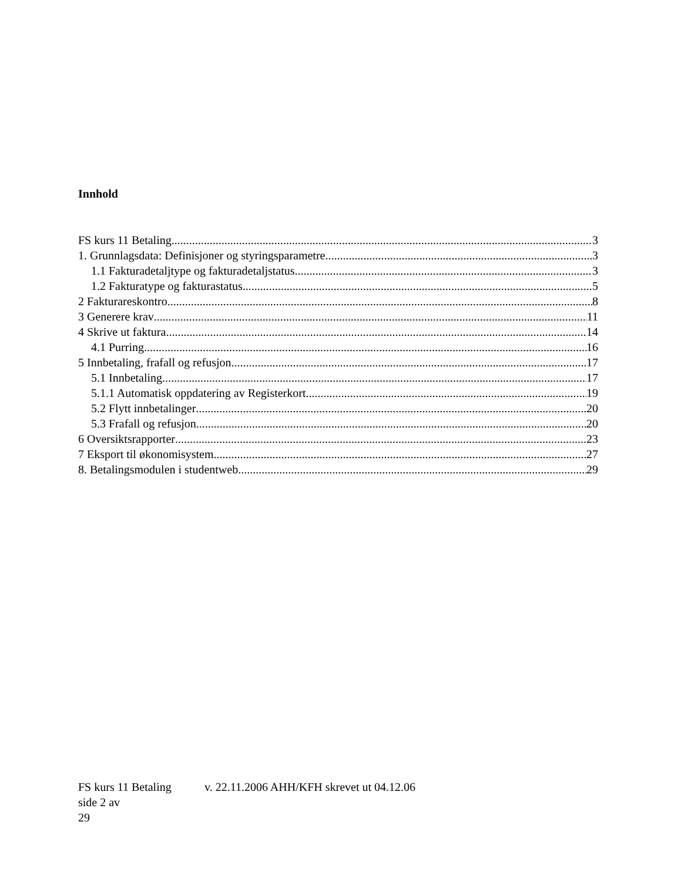Innhold
FS kurs 11 Betaling 3
1. Grunnlagsdata: Definisjoner og styringsparametre 3
1.1 Fakturadetaljtype og fakturadetaljstatus 3
1.2 Fakturatype og fakturastatus 5
2 Fakturareskontro 8
3 Generere krav 11
4 Skrive ut faktura 14
4.1 Purring 16
5 Innbetaling, frafall og refusjon 17
5.1 Innbetaling 17
5.1.1 Automatisk oppdatering av Registerkort 19
5.2 Flytt innbetalinger 20
5.3 Frafall og refusjon 20
6 Oversiktsrapporter 23
7 Eksport til økonomisystem 27
8. Betalingsmodulen i studentweb 29
FS kurs 11 Betaling v. 22.11.2006 AHH/KFH skrevet ut 04.12.06 side 2 av
29